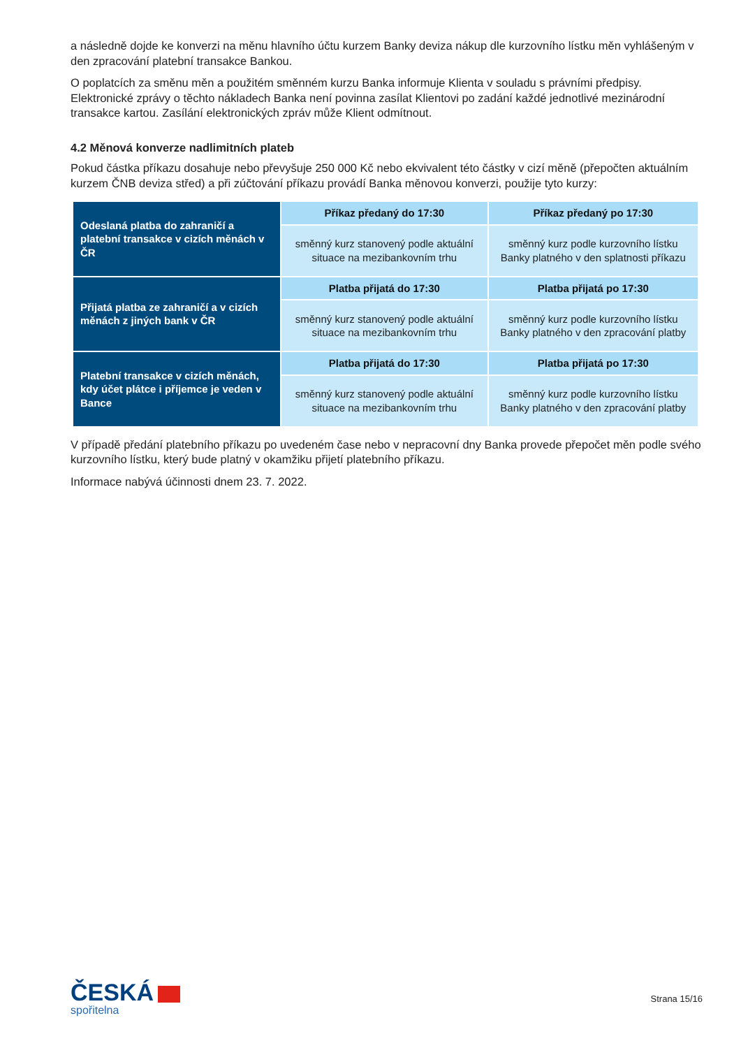a následně dojde ke konverzi na měnu hlavního účtu kurzem Banky deviza nákup dle kurzovního lístku měn vyhlášeným v den zpracování platební transakce Bankou.
O poplatcích za směnu měn a použitém směnném kurzu Banka informuje Klienta v souladu s právními předpisy. Elektronické zprávy o těchto nákladech Banka není povinna zasílat Klientovi po zadání každé jednotlivé mezinárodní transakce kartou. Zasílání elektronických zpráv může Klient odmítnout.
4.2 Měnová konverze nadlimitních plateb
Pokud částka příkazu dosahuje nebo převyšuje 250 000 Kč nebo ekvivalent této částky v cizí měně (přepočten aktuálním kurzem ČNB deviza střed) a při zúčtování příkazu provádí Banka měnovou konverzi, použije tyto kurzy:
| Odeslaná platba do zahraničí a platební transakce v cizích měnách v ČR | Příkaz předaný do 17:30 | Příkaz předaný po 17:30 |
| | směnný kurz stanovený podle aktuální situace na mezibankovním trhu | směnný kurz podle kurzovního lístku Banky platného v den splatnosti příkazu |
| Přijatá platba ze zahraničí a v cizích měnách z jiných bank v ČR | Platba přijatá do 17:30 | Platba přijatá po 17:30 |
| | směnný kurz stanovený podle aktuální situace na mezibankovním trhu | směnný kurz podle kurzovního lístku Banky platného v den zpracování platby |
| Platební transakce v cizích měnách, kdy účet plátce i příjemce je veden v Bance | Platba přijatá do 17:30 | Platba přijatá po 17:30 |
| | směnný kurz stanovený podle aktuální situace na mezibankovním trhu | směnný kurz podle kurzovního lístku Banky platného v den zpracování platby |
V případě předání platebního příkazu po uvedeném čase nebo v nepracovní dny Banka provede přepočet měn podle svého kurzovního lístku, který bude platný v okamžiku přijetí platebního příkazu.
Informace nabývá účinnosti dnem 23. 7. 2022.
ČESKÁ
spořitelna
Strana 15/16